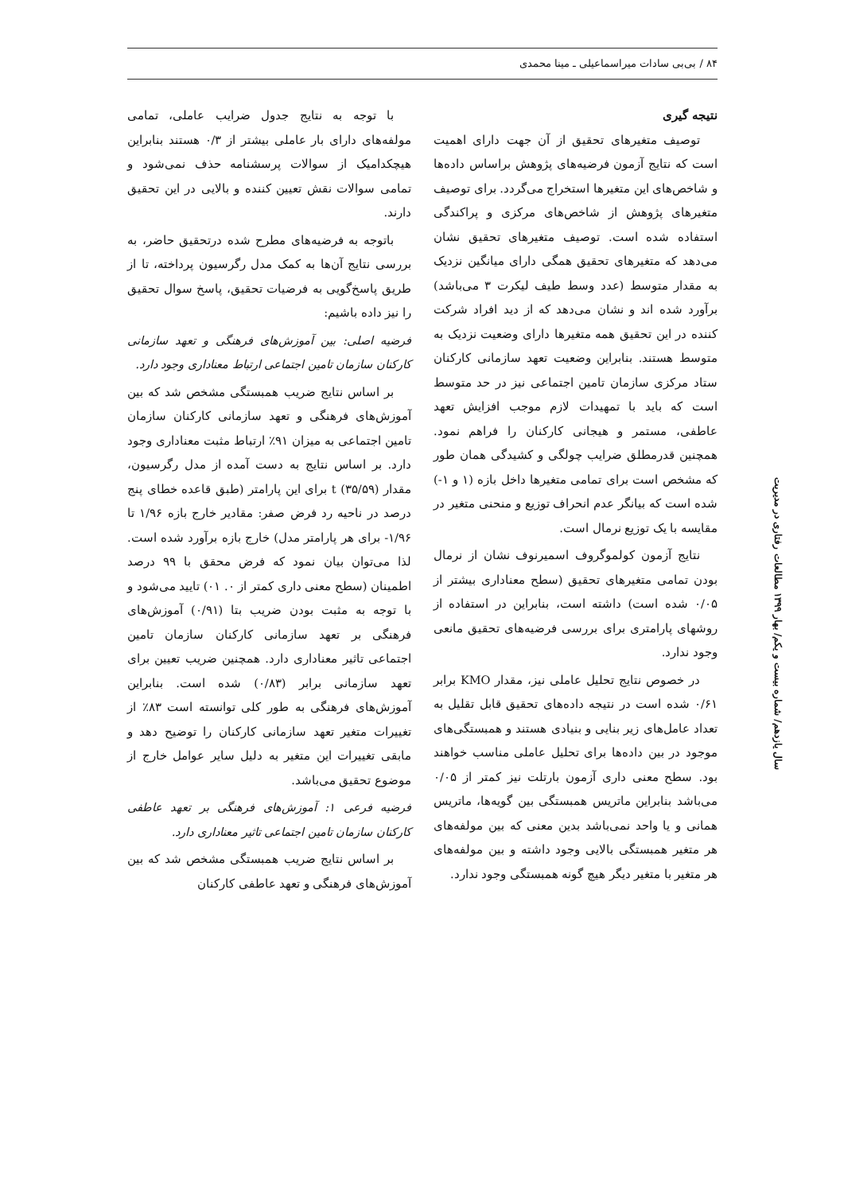۸۴ / بی‌بی سادات میراسماعیلی ـ مینا محمدی
نتیجه گیری
توصیف متغیرهای تحقیق از آن جهت دارای اهمیت است که نتایج آزمون فرضیه‌های پژوهش براساس داده‌ها و شاخص‌های این متغیرها استخراج می‌گردد. برای توصیف متغیرهای پژوهش از شاخص‌های مرکزی و پراکندگی استفاده شده است. توصیف متغیرهای تحقیق نشان می‌دهد که متغیرهای تحقیق همگی دارای میانگین نزدیک به مقدار متوسط (عدد وسط طیف لیکرت ۳ می‌باشد) برآورد شده اند و نشان می‌دهد که از دید افراد شرکت کننده در این تحقیق همه متغیرها دارای وضعیت نزدیک به متوسط هستند. بنابراین وضعیت تعهد سازمانی کارکنان ستاد مرکزی سازمان تامین اجتماعی نیز در حد متوسط است که باید با تمهیدات لازم موجب افزایش تعهد عاطفی، مستمر و هیجانی کارکنان را فراهم نمود. همچنین قدرمطلق ضرایب چولگی و کشیدگی همان طور که مشخص است برای تمامی متغیرها داخل بازه (۱ و ۱-) شده است که بیانگر عدم انحراف توزیع و منحنی متغیر در مقایسه با یک توزیع نرمال است.
نتایج آزمون کولموگروف اسمیرنوف نشان از نرمال بودن تمامی متغیرهای تحقیق (سطح معناداری بیشتر از ۰/۰۵ شده است) داشته است، بنابراین در استفاده از روشهای پارامتری برای بررسی فرضیه‌های تحقیق مانعی وجود ندارد.
در خصوص نتایج تحلیل عاملی نیز، مقدار KMO برابر ۰/۶۱ شده است در نتیجه داده‌های تحقیق قابل تقلیل به تعداد عامل‌های زیر بنایی و بنیادی هستند و همبستگی‌های موجود در بین داده‌ها برای تحلیل عاملی مناسب خواهند بود. سطح معنی داری آزمون بارتلت نیز کمتر از ۰/۰۵ می‌باشد بنابراین ماتریس همبستگی بین گویه‌ها، ماتریس همانی و یا واحد نمی‌باشد بدین معنی که بین مولفه‌های هر متغیر همبستگی بالایی وجود داشته و بین مولفه‌های هر متغیر با متغیر دیگر هیچ گونه همبستگی وجود ندارد.
با توجه به نتایج جدول ضرایب عاملی، تمامی مولفه‌های دارای بار عاملی بیشتر از ۰/۳ هستند بنابراین هیچکدامیک از سوالات پرسشنامه حذف نمی‌شود و تمامی سوالات نقش تعیین کننده و بالایی در این تحقیق دارند.
باتوجه به فرضیه‌های مطرح شده درتحقیق حاضر، به بررسی نتایج آن‌ها به کمک مدل رگرسیون پرداخته، تا از طریق پاسخ‌گویی به فرضیات تحقیق، پاسخ سوال تحقیق را نیز داده باشیم:
فرضیه اصلی: بین آموزش‌های فرهنگی و تعهد سازمانی کارکنان سازمان تامین اجتماعی ارتباط معناداری وجود دارد.
بر اساس نتایج ضریب همبستگی مشخص شد که بین آموزش‌های فرهنگی و تعهد سازمانی کارکنان سازمان تامین اجتماعی به میزان ۹۱٪ ارتباط مثبت معناداری وجود دارد. بر اساس نتایج به دست آمده از مدل رگرسیون، مقدار t (۳۵/۵۹) برای این پارامتر (طبق قاعده خطای پنج درصد در ناحیه رد فرض صفر: مقادیر خارج بازه ۱/۹۶ تا ۱/۹۶- برای هر پارامتر مدل) خارج بازه برآورد شده است. لذا می‌توان بیان نمود که فرض محقق با ۹۹ درصد اطمینان (سطح معنی داری کمتر از ۰. ۰۱) تایید می‌شود و با توجه به مثبت بودن ضریب بتا (۰/۹۱) آموزش‌های فرهنگی بر تعهد سازمانی کارکنان سازمان تامین اجتماعی تاثیر معناداری دارد. همچنین ضریب تعیین برای تعهد سازمانی برابر (۰/۸۳) شده است. بنابراین آموزش‌های فرهنگی به طور کلی توانسته است ۸۳٪ از تغییرات متغیر تعهد سازمانی کارکنان را توضیح دهد و مابقی تغییرات این متغیر به دلیل سایر عوامل خارج از موضوع تحقیق می‌باشد.
فرضیه فرعی ۱: آموزش‌های فرهنگی بر تعهد عاطفی کارکنان سازمان تامین اجتماعی تاثیر معناداری دارد.
بر اساس نتایج ضریب همبستگی مشخص شد که بین آموزش‌های فرهنگی و تعهد عاطفی کارکنان
سال یازدهم/ شماره بیست و یکم/ بهار ۱۳۹۹ مطالعات رفتاری در مدیریت